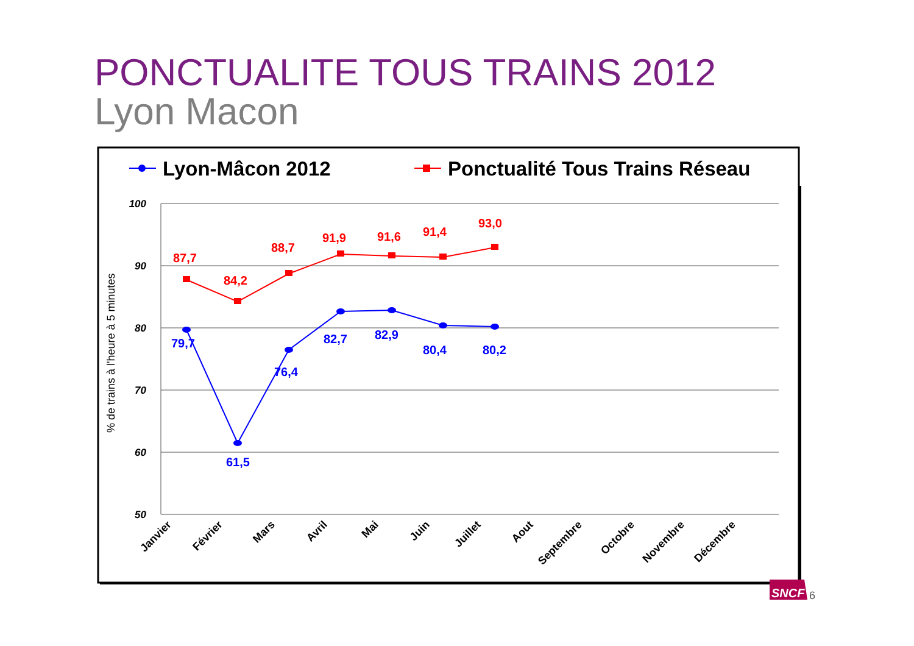PONCTUALITE TOUS TRAINS 2012
Lyon Macon
Lyon-Mâcon 2012
Ponctualité Tous Trains Réseau
100
90
80
70
60
50
% de trains à l'heure à 5 minutes
87,7
84,2
88,7
91,9
91,6
91,4
93,0
79,7
61,5
76,4
82,7
82,9
80,4
80,2
Janvier
Février
Mars
Avril
Mai
Juin
Juillet
Aout
Septembre
Octobre
Novembre
Décembre
SNCF
6